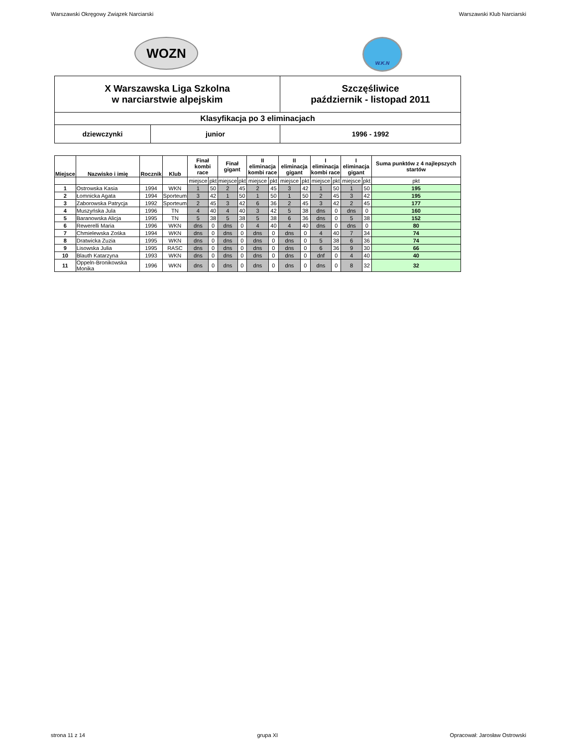Warszawski Okręgowy Związek Narciarski Warszawski Klub Narciarski
WOZN
W.K.N
| X Warszawska Liga Szkolna w narciarstwie alpejskim | | Szczęśliwice październik - listopad 2011 |
| Klasyfikacja po 3 eliminacjach | | |
| dziewczynki | junior | 1996 - 1992 |
| Miejsce | Nazwisko i imię | Rocznik | Klub | Finał kombi race | | Finał gigant | | II eliminacja kombi race | | II eliminacja gigant | | I eliminacja kombi race | | I eliminacja gigant | | Suma punktów z 4 najlepszych startów |
| --- | --- | --- | --- | --- | --- | --- | --- | --- | --- | --- | --- | --- | --- | --- | --- | --- |
| | | | | miejsce | pkt | miejsce | pkt | miejsce | pkt | miejsce | pkt | miejsce | pkt | miejsce | pkt | pkt |
| 1 | Ostrowska Kasia | 1994 | WKN | 1 | 50 | 2 | 45 | 2 | 45 | 3 | 42 | 1 | 50 | 1 | 50 | 195 |
| 2 | Łomnicka Agata | 1994 | Sporteum | 3 | 42 | 1 | 50 | 1 | 50 | 1 | 50 | 2 | 45 | 3 | 42 | 195 |
| 3 | Zaborowska Patrycja | 1992 | Sporteum | 2 | 45 | 3 | 42 | 6 | 36 | 2 | 45 | 3 | 42 | 2 | 45 | 177 |
| 4 | Muszyńska Jula | 1996 | TN | 4 | 40 | 4 | 40 | 3 | 42 | 5 | 38 | dns | 0 | dns | 0 | 160 |
| 5 | Baranowska Alicja | 1995 | TN | 5 | 38 | 5 | 38 | 5 | 38 | 6 | 36 | dns | 0 | 5 | 38 | 152 |
| 6 | Rewerelli Maria | 1996 | WKN | dns | 0 | dns | 0 | 4 | 40 | 4 | 40 | dns | 0 | dns | 0 | 80 |
| 7 | Chmielewska Zośka | 1994 | WKN | dns | 0 | dns | 0 | dns | 0 | dns | 0 | 4 | 40 | 7 | 34 | 74 |
| 8 | Dratwicka Zuzia | 1995 | WKN | dns | 0 | dns | 0 | dns | 0 | dns | 0 | 5 | 38 | 6 | 36 | 74 |
| 9 | Lisowska Julia | 1995 | RASC | dns | 0 | dns | 0 | dns | 0 | dns | 0 | 6 | 36 | 9 | 30 | 66 |
| 10 | Blauth Katarzyna | 1993 | WKN | dns | 0 | dns | 0 | dns | 0 | dns | 0 | dnf | 0 | 4 | 40 | 40 |
| 11 | Oppeln-Bronikowska Monika | 1996 | WKN | dns | 0 | dns | 0 | dns | 0 | dns | 0 | dns | 0 | 8 | 32 | 32 |
strona 11 z 14 grupa XI Opracował: Jarosław Ostrowski